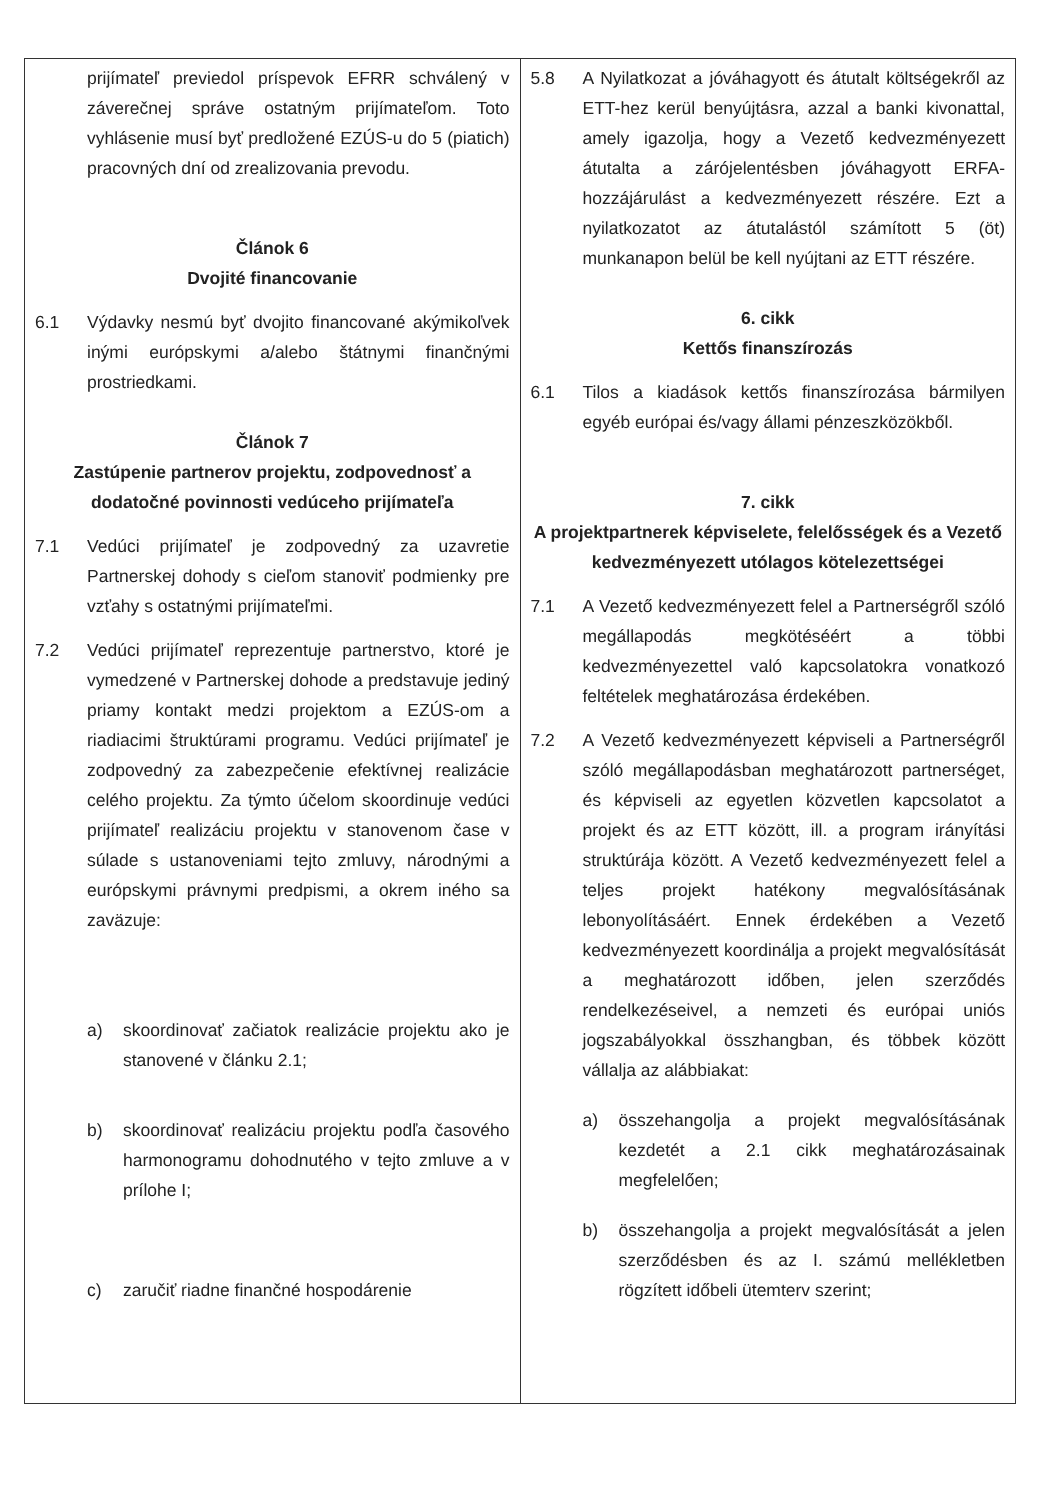| prijímateľ previedol príspevok EFRR schválený v záverečnej správe ostatným prijímateľom. Toto vyhlásenie musí byť predložené EZÚS-u do 5 (piatich) pracovných dní od zrealizovania prevodu. Článok 6 Dvojité financovanie 6.1 Výdavky nesmú byť dvojito financované akýmikoľvek inými európskymi a/alebo štátnymi finančnými prostriedkami. Článok 7 Zastúpenie partnerov projektu, zodpovednosť a dodatočné povinnosti vedúceho prijímateľa 7.1 Vedúci prijímateľ je zodpovedný za uzavretie Partnerskej dohody s cieľom stanoviť podmienky pre vzťahy s ostatnými prijímateľmi. 7.2 Vedúci prijímateľ reprezentuje partnerstvo, ktoré je vymedzené v Partnerskej dohode a predstavuje jediný priamy kontakt medzi projektom a EZÚS-om a riadiacimi štruktúrami programu. Vedúci prijímateľ je zodpovedný za zabezpečenie efektívnej realizácie celého projektu. Za týmto účelom skoordinuje vedúci prijímateľ realizáciu projektu v stanovenom čase v súlade s ustanoveniami tejto zmluvy, národnými a európskymi právnymi predpismi, a okrem iného sa zaväzuje: a) skoordinovať začiatok realizácie projektu ako je stanovené v článku 2.1; b) skoordinovať realizáciu projektu podľa časového harmonogramu dohodnutého v tejto zmluve a v prílohe I; c) zaručiť riadne finančné hospodárenie | 5.8 A Nyilatkozat a jóváhagyott és átutalt költségekről az ETT-hez kerül benyújtásra, azzal a banki kivonattal, amely igazolja, hogy a Vezető kedvezményezett átutalta a zárójelentésben jóváhagyott ERFA-hozzájárulást a kedvezményezett részére. Ezt a nyilatkozatot az átutalástól számított 5 (öt) munkanapon belül be kell nyújtani az ETT részére. 6. cikk Kettős finanszírozás 6.1 Tilos a kiadások kettős finanszírozása bármilyen egyéb európai és/vagy állami pénzeszközökből. 7. cikk A projektpartnerek képviselete, felelősségek és a Vezető kedvezményezett utólagos kötelezettségei 7.1 A Vezető kedvezményezett felel a Partnerségről szóló megállapodás megkötéséért a többi kedvezményezettel való kapcsolatokra vonatkozó feltételek meghatározása érdekében. 7.2 A Vezető kedvezményezett képviseli a Partnerségről szóló megállapodásban meghatározott partnerséget, és képviseli az egyetlen közvetlen kapcsolatot a projekt és az ETT között, ill. a program irányítási struktúrája között. A Vezető kedvezményezett felel a teljes projekt hatékony megvalósításának lebonyolításáért. Ennek érdekében a Vezető kedvezményezett koordinálja a projekt megvalósítását a meghatározott időben, jelen szerződés rendelkezéseivel, a nemzeti és európai uniós jogszabályokkal összhangban, és többek között vállalja az alábbiakat: a) összehangolja a projekt megvalósításának kezdetét a 2.1 cikk meghatározásainak megfelelően; b) összehangolja a projekt megvalósítását a jelen szerződésben és az I. számú mellékletben rögzített időbeli ütemterv szerint; |